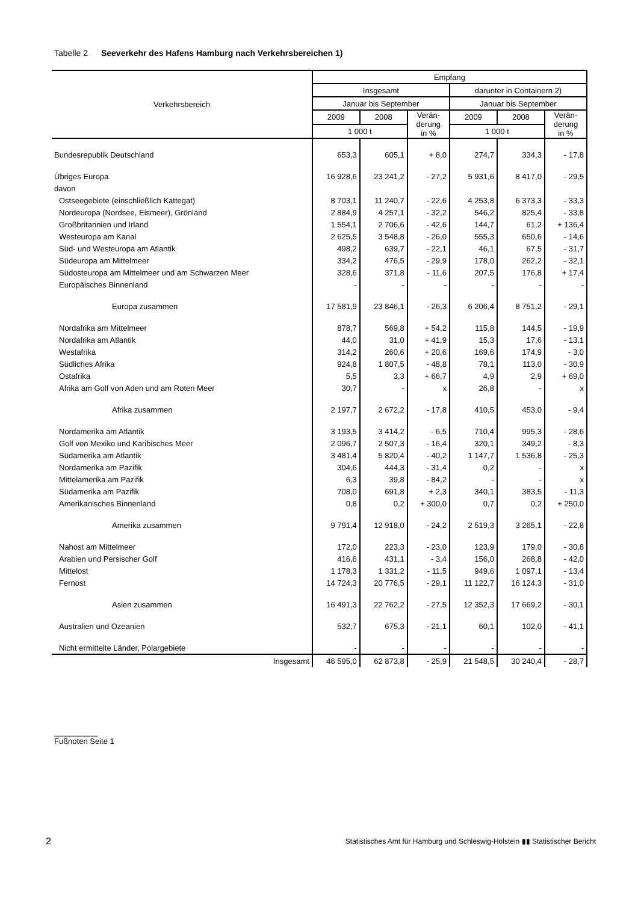Tabelle 2 Seeverkehr des Hafens Hamburg nach Verkehrsbereichen 1)
| Verkehrsbereich | Empfang | | | | | |
| --- | --- | --- | --- | --- | --- | --- |
| | Insgesamt | | | darunter in Containern 2) | | |
| | Januar bis September | | | Januar bis September | | |
| | 2009 | 2008 | Verän- derung in % | 2009 | 2008 | Verän- derung in % |
| | 1 000 t | | | 1 000 t | | |
| Bundesrepublik Deutschland | 653,3 | 605,1 | + 8,0 | 274,7 | 334,3 | - 17,8 |
| Übriges Europa | 16 928,6 | 23 241,2 | - 27,2 | 5 931,6 | 8 417,0 | - 29,5 |
| davon | | | | | | |
| Ostseegebiete (einschließlich Kattegat) | 8 703,1 | 11 240,7 | - 22,6 | 4 253,8 | 6 373,3 | - 33,3 |
| Nordeuropa (Nordsee, Eismeer), Grönland | 2 884,9 | 4 257,1 | - 32,2 | 546,2 | 825,4 | - 33,8 |
| Großbritannien und Irland | 1 554,1 | 2 706,6 | - 42,6 | 144,7 | 61,2 | + 136,4 |
| Westeuropa am Kanal | 2 625,5 | 3 548,8 | - 26,0 | 555,3 | 650,6 | - 14,6 |
| Süd- und Westeuropa am Atlantik | 498,2 | 639,7 | - 22,1 | 46,1 | 67,5 | - 31,7 |
| Südeuropa am Mittelmeer | 334,2 | 476,5 | - 29,9 | 178,0 | 262,2 | - 32,1 |
| Südosteuropa am Mittelmeer und am Schwarzen Meer | 328,6 | 371,8 | - 11,6 | 207,5 | 176,8 | + 17,4 |
| Europäisches Binnenland | - | - | - | - | - | - |
| Europa zusammen | 17 581,9 | 23 846,1 | - 26,3 | 6 206,4 | 8 751,2 | - 29,1 |
| Nordafrika am Mittelmeer | 878,7 | 569,8 | + 54,2 | 115,8 | 144,5 | - 19,9 |
| Nordafrika am Atlantik | 44,0 | 31,0 | + 41,9 | 15,3 | 17,6 | - 13,1 |
| Westafrika | 314,2 | 260,6 | + 20,6 | 169,6 | 174,9 | - 3,0 |
| Südliches Afrika | 924,8 | 1 807,5 | - 48,8 | 78,1 | 113,0 | - 30,9 |
| Ostafrika | 5,5 | 3,3 | + 66,7 | 4,9 | 2,9 | + 69,0 |
| Afrika am Golf von Aden und am Roten Meer | 30,7 | - | x | 26,8 | - | x |
| Afrika zusammen | 2 197,7 | 2 672,2 | - 17,8 | 410,5 | 453,0 | - 9,4 |
| Nordamerika am Atlantik | 3 193,5 | 3 414,2 | - 6,5 | 710,4 | 995,3 | - 28,6 |
| Golf von Mexiko und Karibisches Meer | 2 096,7 | 2 507,3 | - 16,4 | 320,1 | 349,2 | - 8,3 |
| Südamerika am Atlantik | 3 481,4 | 5 820,4 | - 40,2 | 1 147,7 | 1 536,8 | - 25,3 |
| Nordamerika am Pazifik | 304,6 | 444,3 | - 31,4 | 0,2 | - | x |
| Mittelamerika am Pazifik | 6,3 | 39,8 | - 84,2 | - | - | x |
| Südamerika am Pazifik | 708,0 | 691,8 | + 2,3 | 340,1 | 383,5 | - 11,3 |
| Amerikanisches Binnenland | 0,8 | 0,2 | + 300,0 | 0,7 | 0,2 | + 250,0 |
| Amerika zusammen | 9 791,4 | 12 918,0 | - 24,2 | 2 519,3 | 3 265,1 | - 22,8 |
| Nahost am Mittelmeer | 172,0 | 223,3 | - 23,0 | 123,9 | 179,0 | - 30,8 |
| Arabien und Persischer Golf | 416,6 | 431,1 | - 3,4 | 156,0 | 268,8 | - 42,0 |
| Mittelost | 1 178,3 | 1 331,2 | - 11,5 | 949,6 | 1 097,1 | - 13,4 |
| Fernost | 14 724,3 | 20 776,5 | - 29,1 | 11 122,7 | 16 124,3 | - 31,0 |
| Asien zusammen | 16 491,3 | 22 762,2 | - 27,5 | 12 352,3 | 17 669,2 | - 30,1 |
| Australien und Ozeanien | 532,7 | 675,3 | - 21,1 | 60,1 | 102,0 | - 41,1 |
| Nicht ermittelte Länder, Polargebiete | - | - | - | - | - | - |
| Insgesamt | 46 595,0 | 62 873,8 | - 25,9 | 21 548,5 | 30 240,4 | - 28,7 |
__________
Fußnoten Seite 1
2
Statistisches Amt für Hamburg und Schleswig-Holstein ▮▮ Statistischer Bericht